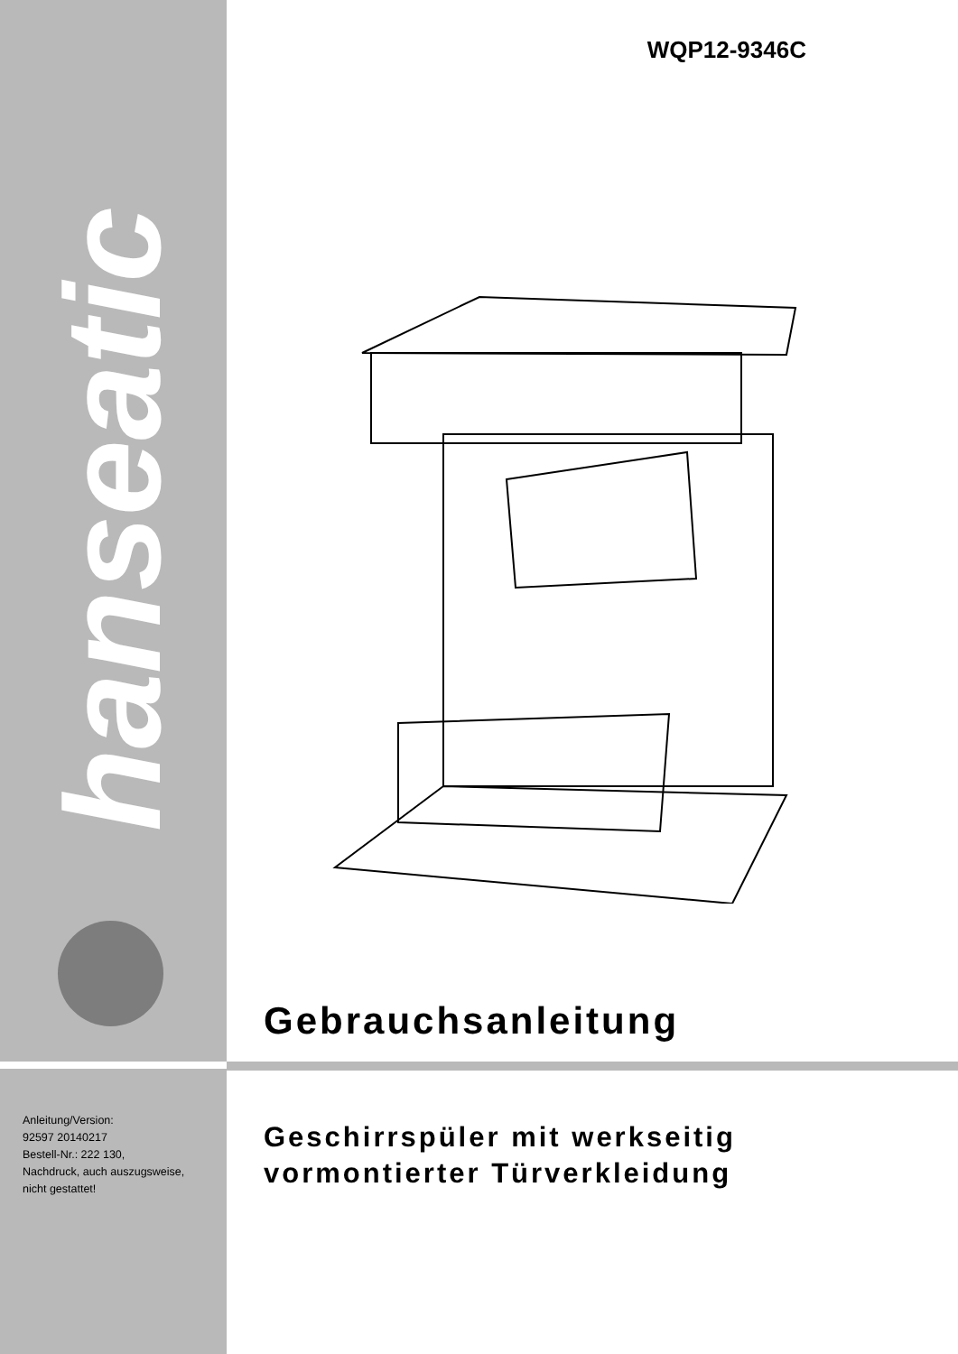hanseatic
Anleitung/Version:
92597 20140217
Bestell-Nr.: 222 130,
Nachdruck, auch auszugsweise,
nicht gestattet!
WQP12-9346C
Gebrauchsanleitung
Geschirrspüler mit werkseitig
vormontierter Türverkleidung